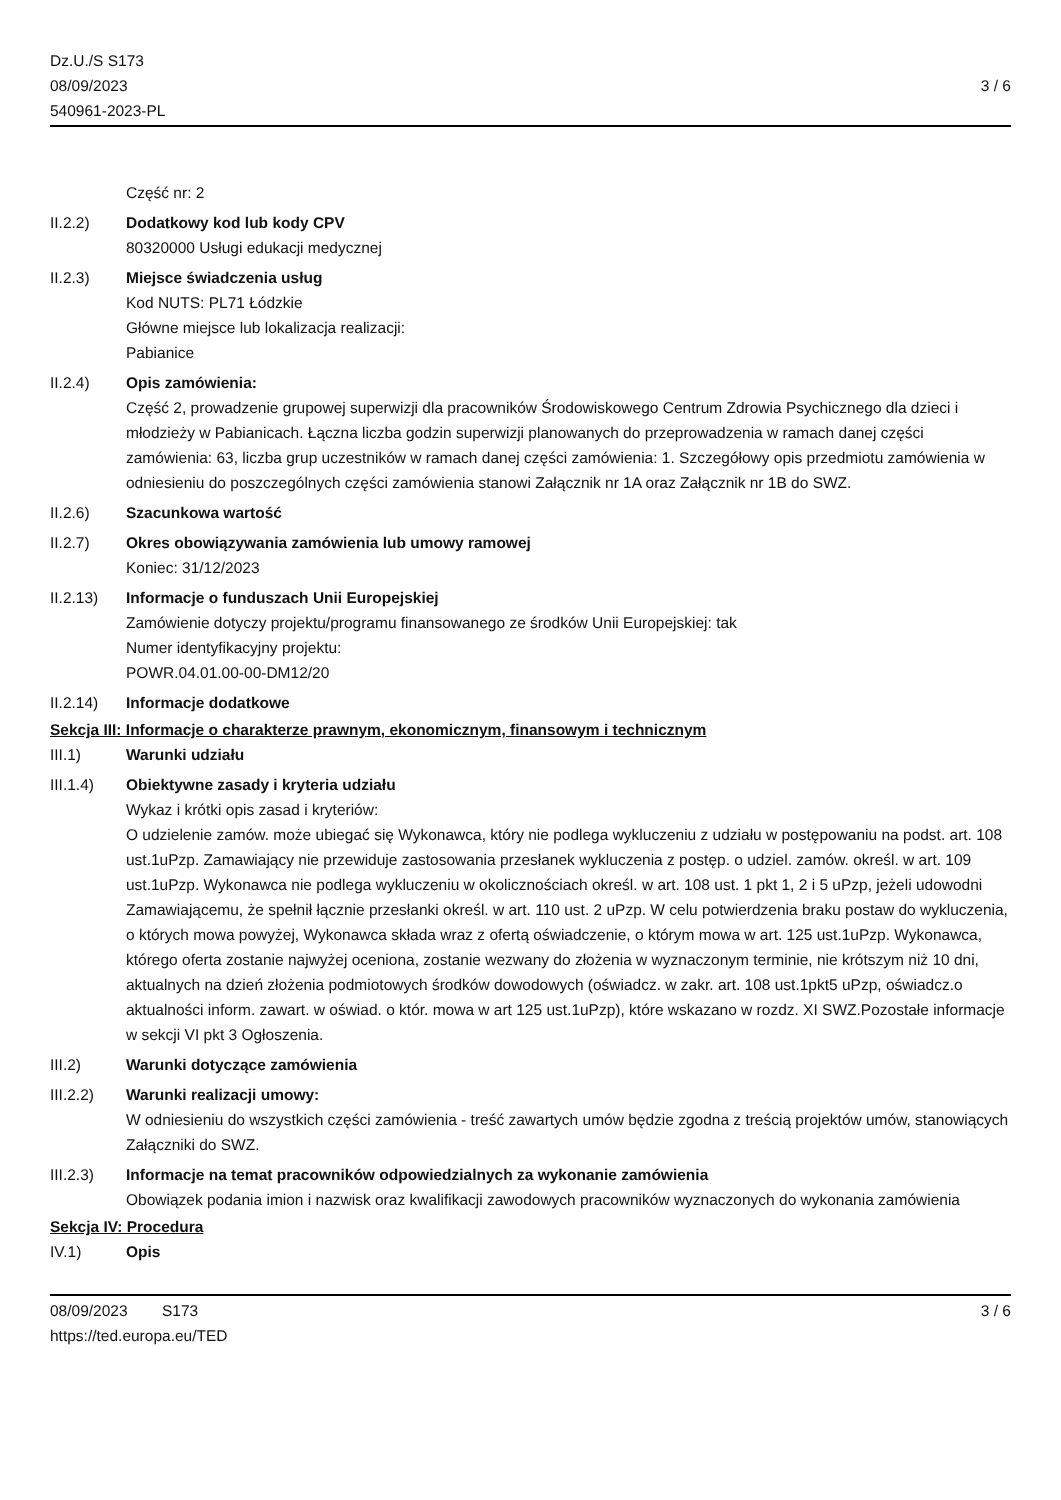Dz.U./S S173
08/09/2023
540961-2023-PL
3 / 6
Część nr: 2
II.2.2) Dodatkowy kod lub kody CPV
80320000 Usługi edukacji medycznej
II.2.3) Miejsce świadczenia usług
Kod NUTS: PL71 Łódzkie
Główne miejsce lub lokalizacja realizacji:
Pabianice
II.2.4) Opis zamówienia:
Część 2, prowadzenie grupowej superwizji dla pracowników Środowiskowego Centrum Zdrowia Psychicznego dla dzieci i młodzieży w Pabianicach. Łączna liczba godzin superwizji planowanych do przeprowadzenia w ramach danej części zamówienia: 63, liczba grup uczestników w ramach danej części zamówienia: 1. Szczegółowy opis przedmiotu zamówienia w odniesieniu do poszczególnych części zamówienia stanowi Załącznik nr 1A oraz Załącznik nr 1B do SWZ.
II.2.6) Szacunkowa wartość
II.2.7) Okres obowiązywania zamówienia lub umowy ramowej
Koniec: 31/12/2023
II.2.13) Informacje o funduszach Unii Europejskiej
Zamówienie dotyczy projektu/programu finansowanego ze środków Unii Europejskiej: tak
Numer identyfikacyjny projektu:
POWR.04.01.00-00-DM12/20
II.2.14) Informacje dodatkowe
Sekcja III: Informacje o charakterze prawnym, ekonomicznym, finansowym i technicznym
III.1) Warunki udziału
III.1.4) Obiektywne zasady i kryteria udziału
Wykaz i krótki opis zasad i kryteriów:
O udzielenie zamów. może ubiegać się Wykonawca, który nie podlega wykluczeniu z udziału w postępowaniu na podst. art. 108 ust.1uPzp. Zamawiający nie przewiduje zastosowania przesłanek wykluczenia z postęp. o udziel. zamów. określ. w art. 109 ust.1uPzp. Wykonawca nie podlega wykluczeniu w okolicznościach określ. w art. 108 ust. 1 pkt 1, 2 i 5 uPzp, jeżeli udowodni Zamawiającemu, że spełnił łącznie przesłanki określ. w art. 110 ust. 2 uPzp. W celu potwierdzenia braku postaw do wykluczenia, o których mowa powyżej, Wykonawca składa wraz z ofertą oświadczenie, o którym mowa w art. 125 ust.1uPzp. Wykonawca, którego oferta zostanie najwyżej oceniona, zostanie wezwany do złożenia w wyznaczonym terminie, nie krótszym niż 10 dni, aktualnych na dzień złożenia podmiotowych środków dowodowych (oświadcz. w zakr. art. 108 ust.1pkt5 uPzp, oświadcz.o aktualności inform. zawart. w oświad. o któr. mowa w art 125 ust.1uPzp), które wskazano w rozdz. XI SWZ.Pozostałe informacje w sekcji VI pkt 3 Ogłoszenia.
III.2) Warunki dotyczące zamówienia
III.2.2) Warunki realizacji umowy:
W odniesieniu do wszystkich części zamówienia - treść zawartych umów będzie zgodna z treścią projektów umów, stanowiących Załączniki do SWZ.
III.2.3) Informacje na temat pracowników odpowiedzialnych za wykonanie zamówienia
Obowiązek podania imion i nazwisk oraz kwalifikacji zawodowych pracowników wyznaczonych do wykonania zamówienia
Sekcja IV: Procedura
IV.1) Opis
08/09/2023 S173
https://ted.europa.eu/TED
3 / 6